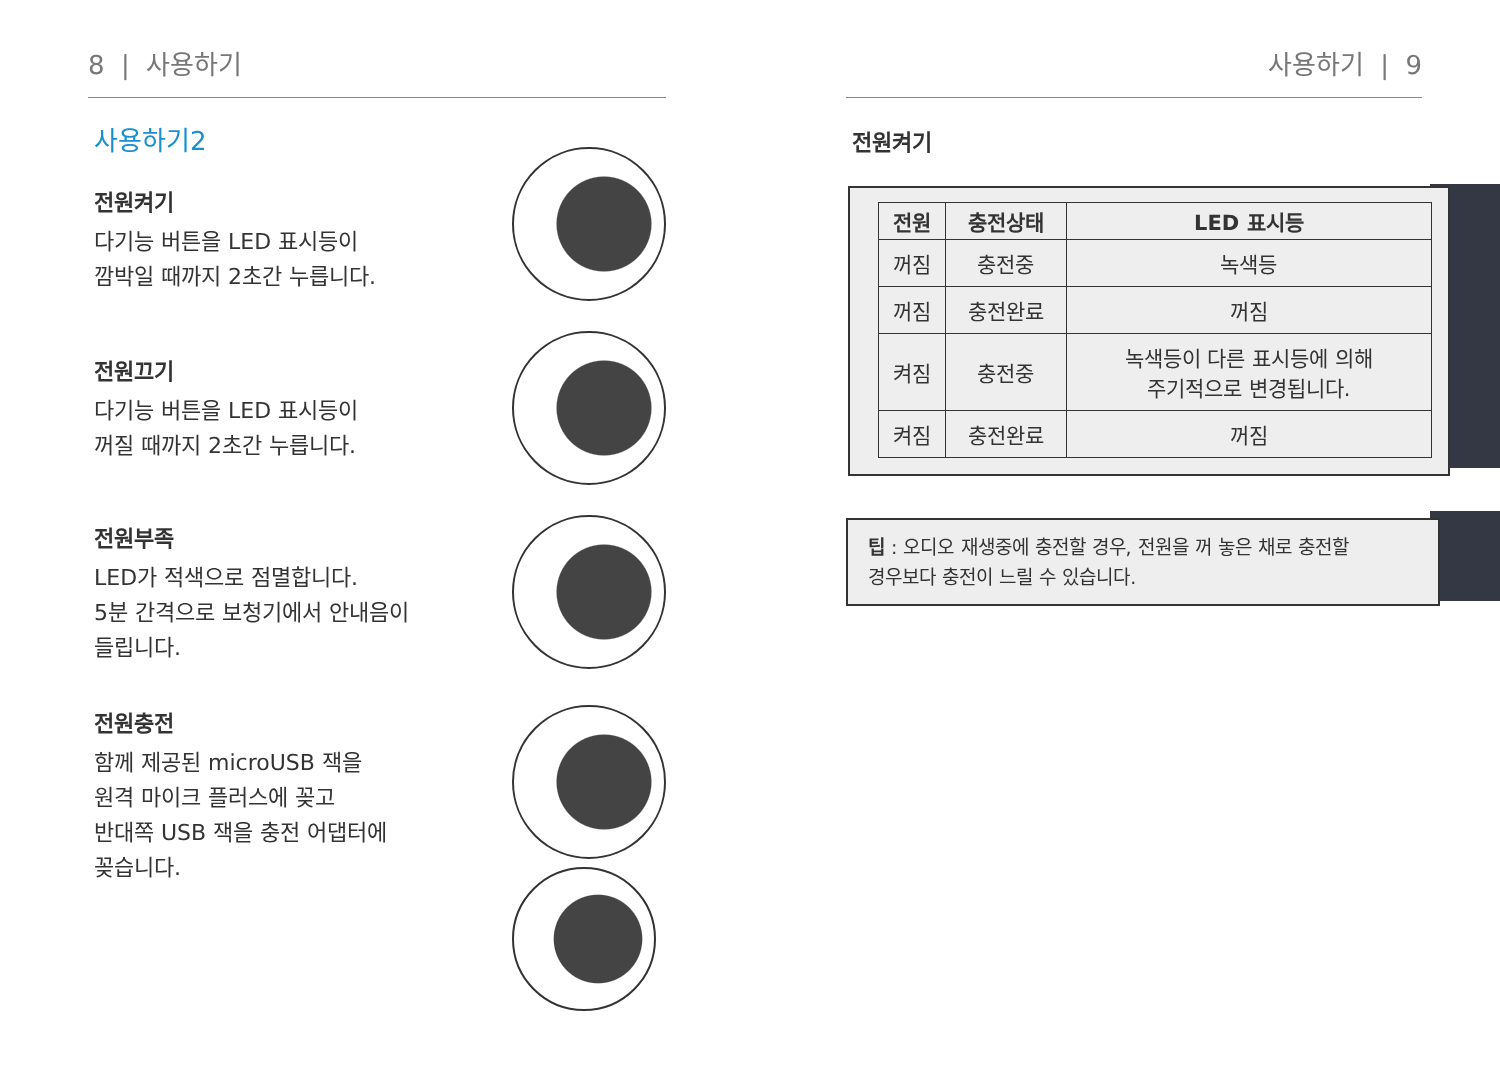8 | 사용하기
사용하기2
전원켜기
다기능 버튼을 LED 표시등이
깜박일 때까지 2초간 누릅니다.
전원끄기
다기능 버튼을 LED 표시등이
꺼질 때까지 2초간 누릅니다.
전원부족
LED가 적색으로 점멸합니다.
5분 간격으로 보청기에서 안내음이
들립니다.
전원충전
함께 제공된 microUSB 잭을
원격 마이크 플러스에 꽂고
반대쪽 USB 잭을 충전 어댑터에
꽂습니다.
사용하기 | 9
전원켜기
| 전원 | 충전상태 | LED 표시등 |
| --- | --- | --- |
| 꺼짐 | 충전중 | 녹색등 |
| 꺼짐 | 충전완료 | 꺼짐 |
| 켜짐 | 충전중 | 녹색등이 다른 표시등에 의해 주기적으로 변경됩니다. |
| 켜짐 | 충전완료 | 꺼짐 |
팁 : 오디오 재생중에 충전할 경우, 전원을 꺼 놓은 채로 충전할
경우보다 충전이 느릴 수 있습니다.